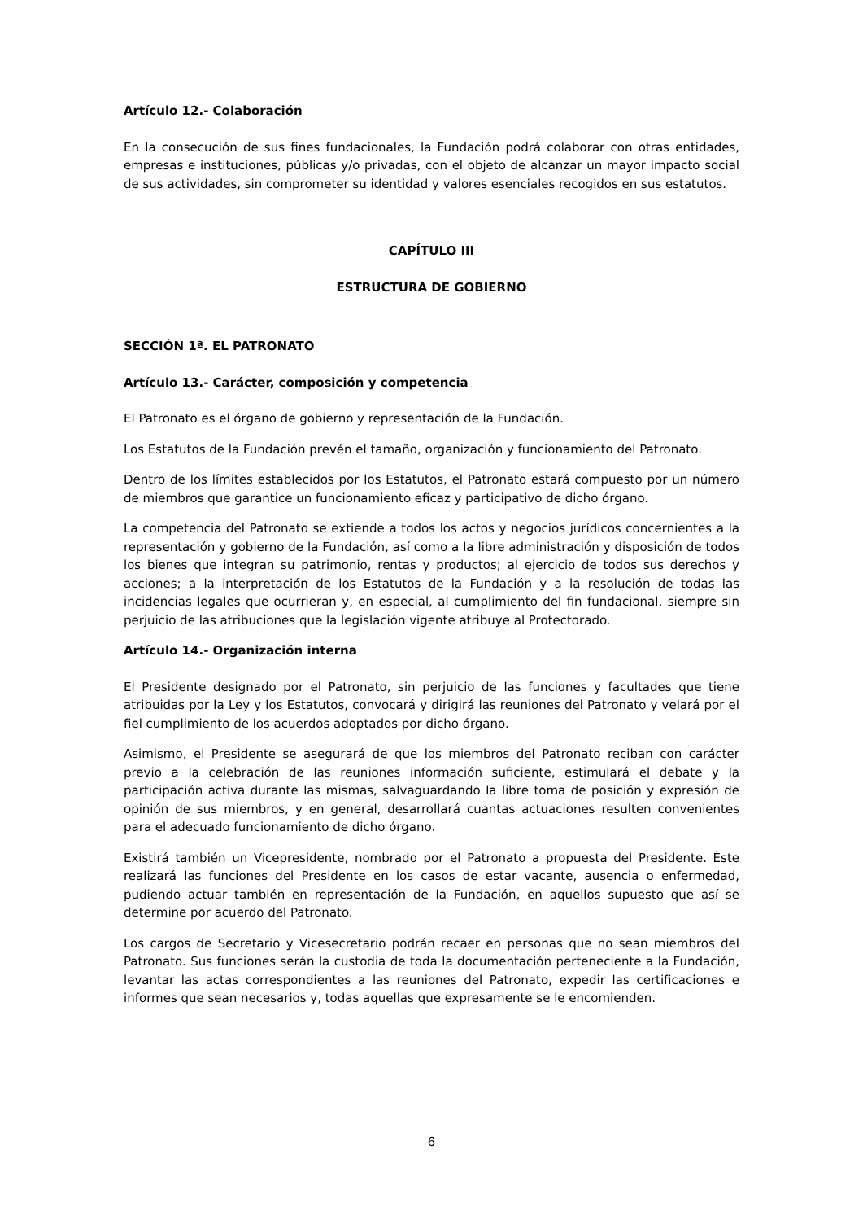Artículo 12.- Colaboración
En la consecución de sus fines fundacionales, la Fundación podrá colaborar con otras entidades, empresas e instituciones, públicas y/o privadas, con el objeto de alcanzar un mayor impacto social de sus actividades, sin comprometer su identidad y valores esenciales recogidos en sus estatutos.
CAPÍTULO III
ESTRUCTURA DE GOBIERNO
SECCIÓN 1ª. EL PATRONATO
Artículo 13.- Carácter, composición y competencia
El Patronato es el órgano de gobierno y representación de la Fundación.
Los Estatutos de la Fundación prevén el tamaño, organización y funcionamiento del Patronato.
Dentro de los límites establecidos por los Estatutos, el Patronato estará compuesto por un número de miembros que garantice un funcionamiento eficaz y participativo de dicho órgano.
La competencia del Patronato se extiende a todos los actos y negocios jurídicos concernientes a la representación y gobierno de la Fundación, así como a la libre administración y disposición de todos los bienes que integran su patrimonio, rentas y productos; al ejercicio de todos sus derechos y acciones; a la interpretación de los Estatutos de la Fundación y a la resolución de todas las incidencias legales que ocurrieran y, en especial, al cumplimiento del fin fundacional, siempre sin perjuicio de las atribuciones que la legislación vigente atribuye al Protectorado.
Artículo 14.- Organización interna
El Presidente designado por el Patronato, sin perjuicio de las funciones y facultades que tiene atribuidas por la Ley y los Estatutos, convocará y dirigirá las reuniones del Patronato y velará por el fiel cumplimiento de los acuerdos adoptados por dicho órgano.
Asimismo, el Presidente se asegurará de que los miembros del Patronato reciban con carácter previo a la celebración de las reuniones información suficiente, estimulará el debate y la participación activa durante las mismas, salvaguardando la libre toma de posición y expresión de opinión de sus miembros, y en general, desarrollará cuantas actuaciones resulten convenientes para el adecuado funcionamiento de dicho órgano.
Existirá también un Vicepresidente, nombrado por el Patronato a propuesta del Presidente. Éste realizará las funciones del Presidente en los casos de estar vacante, ausencia o enfermedad, pudiendo actuar también en representación de la Fundación, en aquellos supuesto que así se determine por acuerdo del Patronato.
Los cargos de Secretario y Vicesecretario podrán recaer en personas que no sean miembros del Patronato. Sus funciones serán la custodia de toda la documentación perteneciente a la Fundación, levantar las actas correspondientes a las reuniones del Patronato, expedir las certificaciones e informes que sean necesarios y, todas aquellas que expresamente se le encomienden.
6